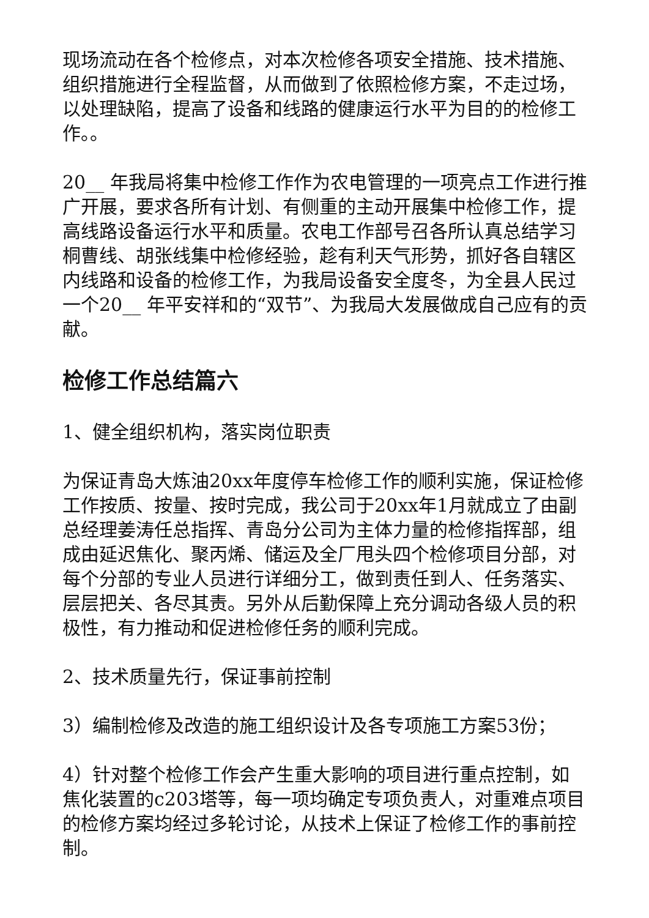现场流动在各个检修点，对本次检修各项安全措施、技术措施、组织措施进行全程监督，从而做到了依照检修方案，不走过场，以处理缺陷，提高了设备和线路的健康运行水平为目的的检修工作。。
20__ 年我局将集中检修工作作为农电管理的一项亮点工作进行推广开展，要求各所有计划、有侧重的主动开展集中检修工作，提高线路设备运行水平和质量。农电工作部号召各所认真总结学习桐曹线、胡张线集中检修经验，趁有利天气形势，抓好各自辖区内线路和设备的检修工作，为我局设备安全度冬，为全县人民过一个20__ 年平安祥和的“双节”、为我局大发展做成自己应有的贡献。
检修工作总结篇六
1、健全组织机构，落实岗位职责
为保证青岛大炼油20xx年度停车检修工作的顺利实施，保证检修工作按质、按量、按时完成，我公司于20xx年1月就成立了由副总经理姜涛任总指挥、青岛分公司为主体力量的检修指挥部，组成由延迟焦化、聚丙烯、储运及全厂甩头四个检修项目分部，对每个分部的专业人员进行详细分工，做到责任到人、任务落实、层层把关、各尽其责。另外从后勤保障上充分调动各级人员的积极性，有力推动和促进检修任务的顺利完成。
2、技术质量先行，保证事前控制
3）编制检修及改造的施工组织设计及各专项施工方案53份；
4）针对整个检修工作会产生重大影响的项目进行重点控制，如焦化装置的c203塔等，每一项均确定专项负责人，对重难点项目的检修方案均经过多轮讨论，从技术上保证了检修工作的事前控制。